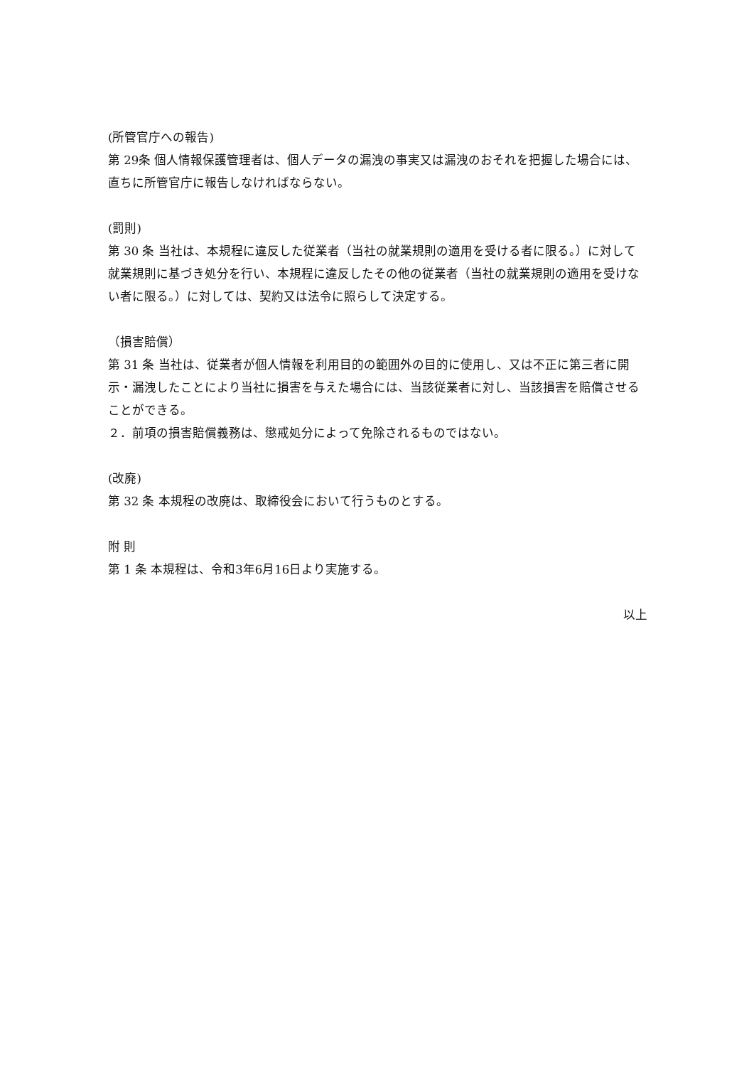(所管官庁への報告)
第 29条 個人情報保護管理者は、個人データの漏洩の事実又は漏洩のおそれを把握した場合には、直ちに所管官庁に報告しなければならない。
(罰則)
第 30 条 当社は、本規程に違反した従業者（当社の就業規則の適用を受ける者に限る。）に対して就業規則に基づき処分を行い、本規程に違反したその他の従業者（当社の就業規則の適用を受けない者に限る。）に対しては、契約又は法令に照らして決定する。
（損害賠償）
第 31 条 当社は、従業者が個人情報を利用目的の範囲外の目的に使用し、又は不正に第三者に開示・漏洩したことにより当社に損害を与えた場合には、当該従業者に対し、当該損害を賠償させることができる。
２．前項の損害賠償義務は、懲戒処分によって免除されるものではない。
(改廃)
第 32 条 本規程の改廃は、取締役会において行うものとする。
附 則
第 1 条 本規程は、令和3年6月16日より実施する。
以上